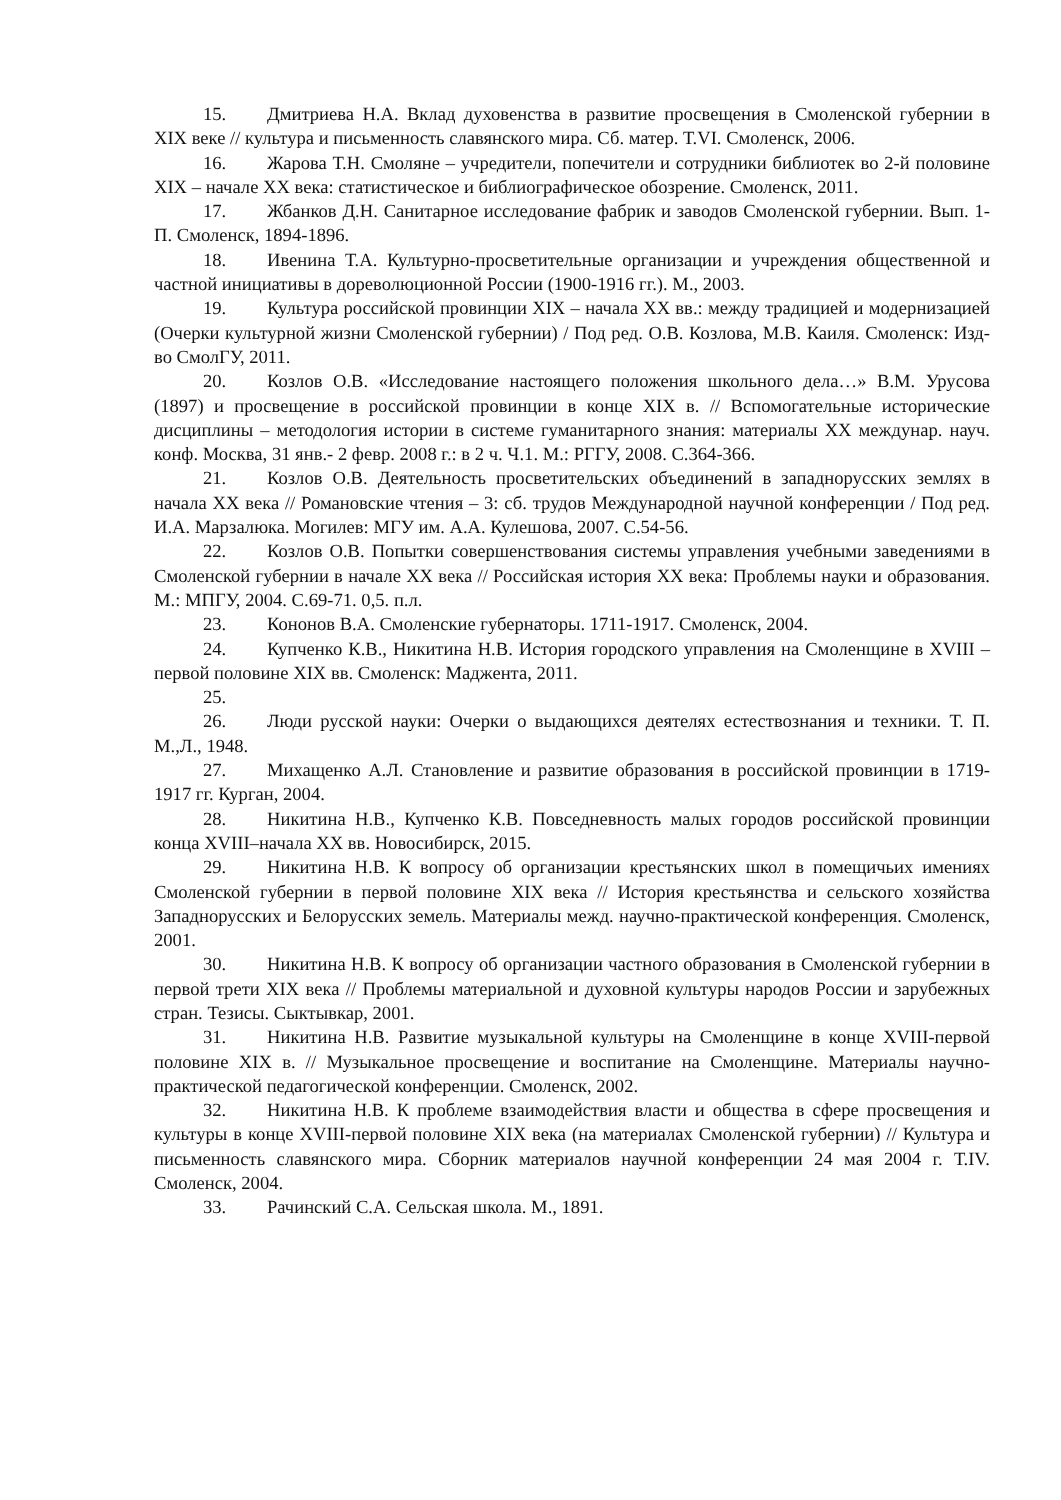15. Дмитриева Н.А. Вклад духовенства в развитие просвещения в Смоленской губернии в XIX веке // культура и письменность славянского мира. Сб. матер. Т.VI. Смоленск, 2006.
16. Жарова Т.Н. Смоляне – учредители, попечители и сотрудники библиотек во 2-й половине XIX – начале XX века: статистическое и библиографическое обозрение. Смоленск, 2011.
17. Жбанков Д.Н. Санитарное исследование фабрик и заводов Смоленской губернии. Вып. 1-П. Смоленск, 1894-1896.
18. Ивенина Т.А. Культурно-просветительные организации и учреждения общественной и частной инициативы в дореволюционной России (1900-1916 гг.). М., 2003.
19. Культура российской провинции XIX – начала XX вв.: между традицией и модернизацией (Очерки культурной жизни Смоленской губернии) / Под ред. О.В. Козлова, М.В. Каиля. Смоленск: Изд-во СмолГУ, 2011.
20. Козлов О.В. «Исследование настоящего положения школьного дела…» В.М. Урусова (1897) и просвещение в российской провинции в конце XIX в. // Вспомогательные исторические дисциплины – методология истории в системе гуманитарного знания: материалы XX междунар. науч. конф. Москва, 31 янв.- 2 февр. 2008 г.: в 2 ч. Ч.1. М.: РГГУ, 2008. С.364-366.
21. Козлов О.В. Деятельность просветительских объединений в западнорусских землях в начала XX века // Романовские чтения – 3: сб. трудов Международной научной конференции / Под ред. И.А. Марзалюка. Могилев: МГУ им. А.А. Кулешова, 2007. С.54-56.
22. Козлов О.В. Попытки совершенствования системы управления учебными заведениями в Смоленской губернии в начале XX века // Российская история XX века: Проблемы науки и образования. М.: МПГУ, 2004. С.69-71. 0,5. п.л.
23. Кононов В.А. Смоленские губернаторы. 1711-1917. Смоленск, 2004.
24. Купченко К.В., Никитина Н.В. История городского управления на Смоленщине в XVIII – первой половине XIX вв. Смоленск: Маджента, 2011.
25.
26. Люди русской науки: Очерки о выдающихся деятелях естествознания и техники. Т. П. М.,Л., 1948.
27. Михащенко А.Л. Становление и развитие образования в российской провинции в 1719-1917 гг. Курган, 2004.
28. Никитина Н.В., Купченко К.В. Повседневность малых городов российской провинции конца XVIII–начала XX вв. Новосибирск, 2015.
29. Никитина Н.В. К вопросу об организации крестьянских школ в помещичьих имениях Смоленской губернии в первой половине XIX века // История крестьянства и сельского хозяйства Западнорусских и Белорусских земель. Материалы межд. научно-практической конференция. Смоленск, 2001.
30. Никитина Н.В. К вопросу об организации частного образования в Смоленской губернии в первой трети XIX века // Проблемы материальной и духовной культуры народов России и зарубежных стран. Тезисы. Сыктывкар, 2001.
31. Никитина Н.В. Развитие музыкальной культуры на Смоленщине в конце XVIII-первой половине XIX в. // Музыкальное просвещение и воспитание на Смоленщине. Материалы научно-практической педагогической конференции. Смоленск, 2002.
32. Никитина Н.В. К проблеме взаимодействия власти и общества в сфере просвещения и культуры в конце XVIII-первой половине XIX века (на материалах Смоленской губернии) // Культура и письменность славянского мира. Сборник материалов научной конференции 24 мая 2004 г. Т.IV. Смоленск, 2004.
33. Рачинский С.А. Сельская школа. М., 1891.